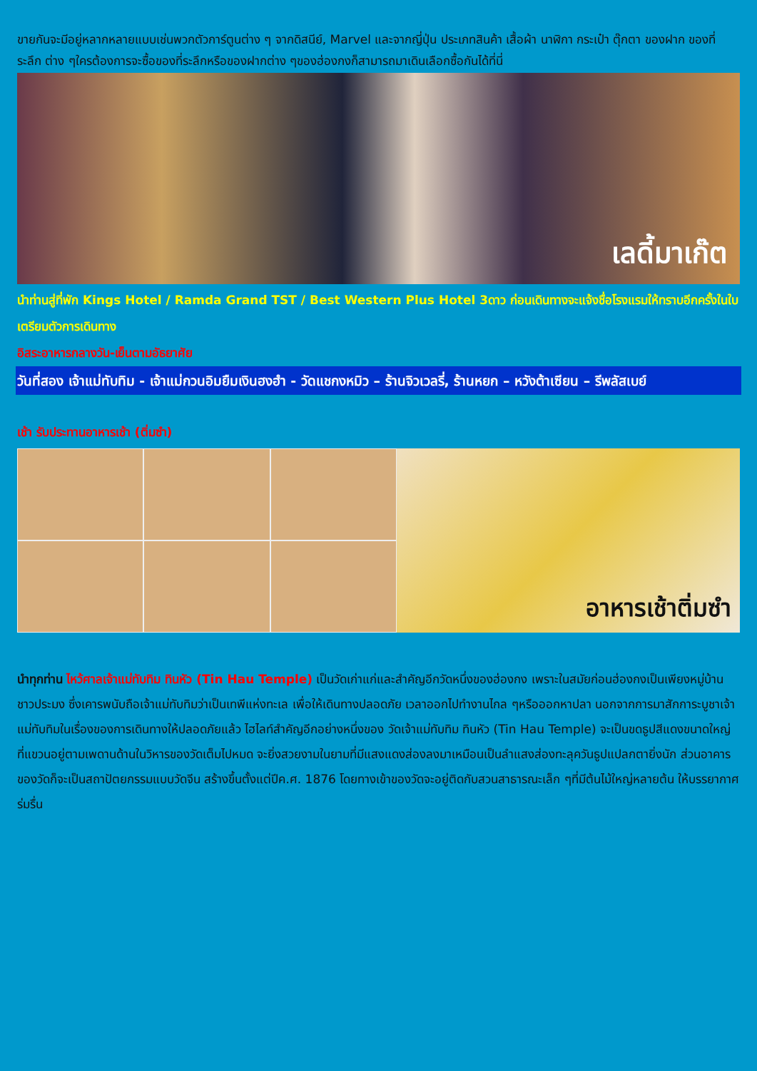ขายกันจะมีอยู่หลากหลายแบบเช่นพวกตัวการ์ตูนต่าง ๆ จากดิสนีย์, Marvel และจากญี่ปุ่น ประเภทสินค้า เสื้อผ้า นาฬิกา กระเป๋า ตุ๊กตา ของฝาก ของที่ระลึก ต่าง ๆใครต้องการจะซื้อของที่ระลึกหรือของฝากต่าง ๆของฮ่องกงก็สามารถมาเดินเลือกซื้อกันได้ที่นี่
เลดี้มาเก๊ต
นำท่านสู่ที่พัก Kings Hotel / Ramda Grand TST / Best Western Plus Hotel 3ดาว ก่อนเดินทางจะแจ้งชื่อโรงแรมให้ทราบอีกครั้งในใบเตรียมตัวการเดินทาง
อิสระอาหารกลางวัน-เย็นตามอัธยาศัย
วันที่สอง เจ้าแม่ทับทิม - เจ้าแม่กวนอิมยืมเงินฮงฮำ - วัดแชกงหมิว – ร้านจิวเวลรี่, ร้านหยก – หวังต้าเซียน – รีพลัสเบย์
เช้า รับประทานอาหารเช้า (ติ่มซำ)
อาหารเช้าติ่มซำ
นำทุกท่าน ไหว้ศาลเจ้าแม่ทับทิม ทินหัว (Tin Hau Temple) เป็นวัดเก่าแก่และสำคัญอีกวัดหนึ่งของฮ่องกง เพราะในสมัยก่อนฮ่องกงเป็นเพียงหมู่บ้านชาวประมง ซึ่งเคารพนับถือเจ้าแม่ทับทิมว่าเป็นเทพีแห่งทะเล เพื่อให้เดินทางปลอดภัย เวลาออกไปทำงานไกล ๆหรือออกหาปลา นอกจากการมาสักการะบูชาเจ้าแม่ทับทิมในเรื่องของการเดินทางให้ปลอดภัยแล้ว ไฮไลท์สำคัญอีกอย่างหนึ่งของ วัดเจ้าแม่ทับทิม ทินหัว (Tin Hau Temple) จะเป็นขดธูปสีแดงขนาดใหญ่ ที่แขวนอยู่ตามเพดานด้านในวิหารของวัดเต็มไปหมด จะยิ่งสวยงามในยามที่มีแสงแดงส่องลงมาเหมือนเป็นลำแสงส่องทะลุควันธูปแปลกตายิ่งนัก ส่วนอาคารของวัดก็จะเป็นสถาปัตยกรรมแบบวัดจีน สร้างขึ้นตั้งแต่ปีค.ศ. 1876 โดยทางเข้าของวัดจะอยู่ติดกับสวนสาธารณะเล็ก ๆที่มีต้นไม้ใหญ่หลายต้น ให้บรรยากาศร่มรื่น